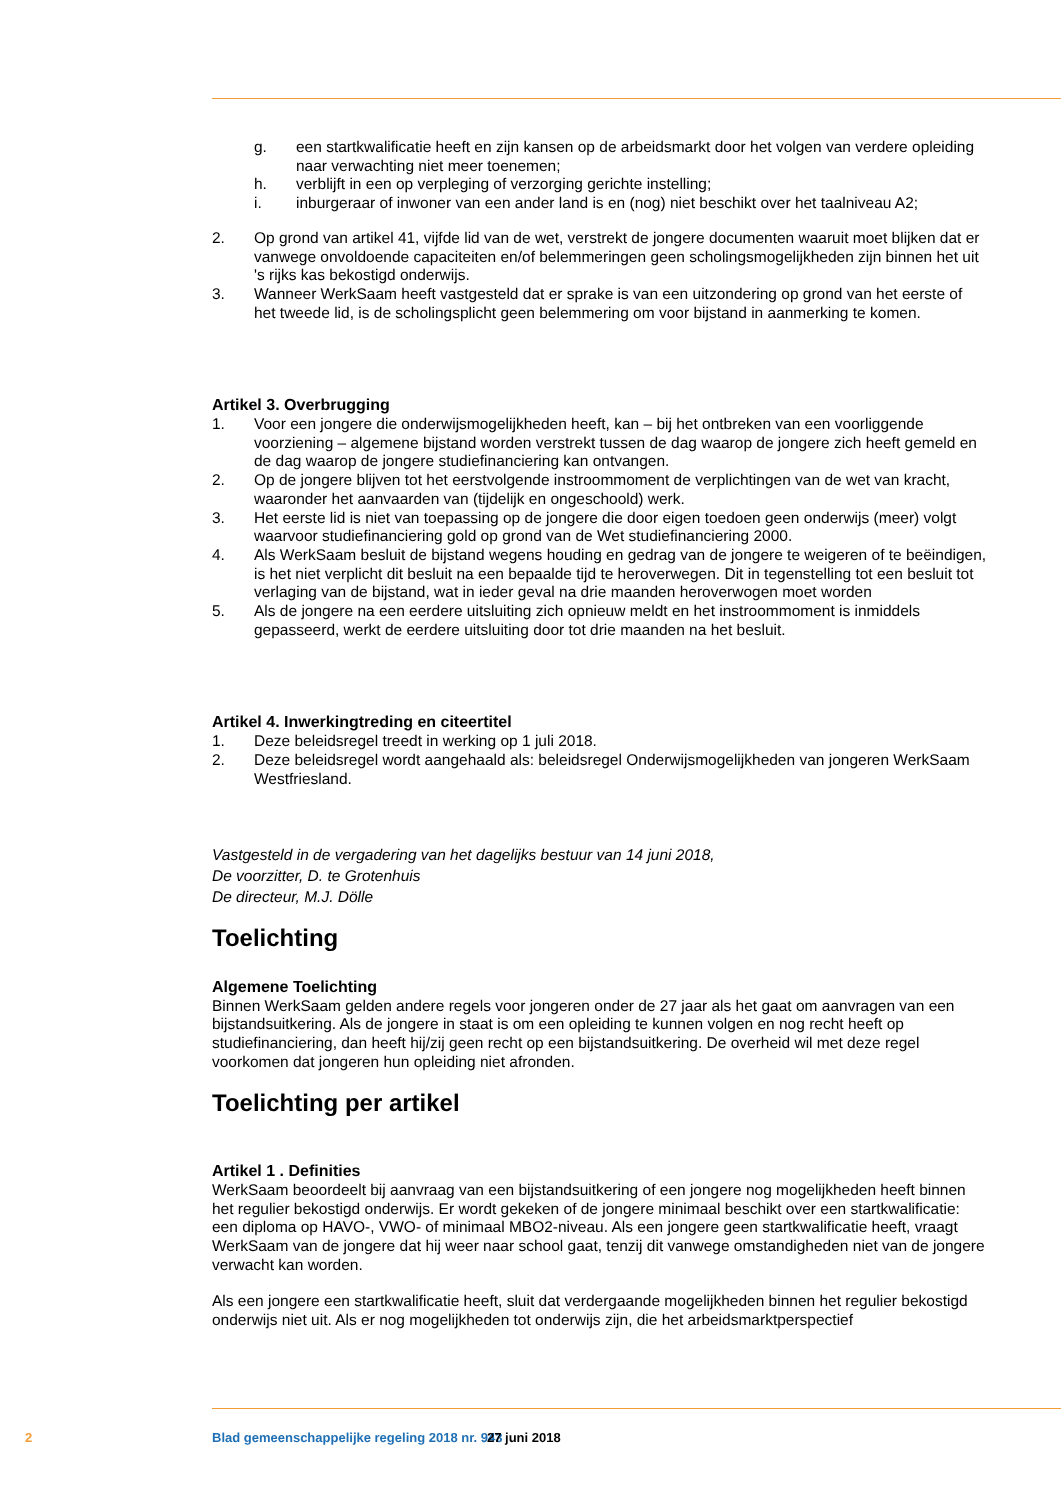g. een startkwalificatie heeft en zijn kansen op de arbeidsmarkt door het volgen van verdere opleiding naar verwachting niet meer toenemen;
h. verblijft in een op verpleging of verzorging gerichte instelling;
i. inburgeraar of inwoner van een ander land is en (nog) niet beschikt over het taalniveau A2;
2. Op grond van artikel 41, vijfde lid van de wet, verstrekt de jongere documenten waaruit moet blijken dat er vanwege onvoldoende capaciteiten en/of belemmeringen geen scholingsmogelijkheden zijn binnen het uit 's rijks kas bekostigd onderwijs.
3. Wanneer WerkSaam heeft vastgesteld dat er sprake is van een uitzondering op grond van het eerste of het tweede lid, is de scholingsplicht geen belemmering om voor bijstand in aanmerking te komen.
Artikel 3. Overbrugging
1. Voor een jongere die onderwijsmogelijkheden heeft, kan – bij het ontbreken van een voorliggende voorziening – algemene bijstand worden verstrekt tussen de dag waarop de jongere zich heeft gemeld en de dag waarop de jongere studiefinanciering kan ontvangen.
2. Op de jongere blijven tot het eerstvolgende instroommoment de verplichtingen van de wet van kracht, waaronder het aanvaarden van (tijdelijk en ongeschoold) werk.
3. Het eerste lid is niet van toepassing op de jongere die door eigen toedoen geen onderwijs (meer) volgt waarvoor studiefinanciering gold op grond van de Wet studiefinanciering 2000.
4. Als WerkSaam besluit de bijstand wegens houding en gedrag van de jongere te weigeren of te beëindigen, is het niet verplicht dit besluit na een bepaalde tijd te heroverwegen. Dit in tegenstelling tot een besluit tot verlaging van de bijstand, wat in ieder geval na drie maanden heroverwogen moet worden
5. Als de jongere na een eerdere uitsluiting zich opnieuw meldt en het instroommoment is inmiddels gepasseerd, werkt de eerdere uitsluiting door tot drie maanden na het besluit.
Artikel 4. Inwerkingtreding en citeertitel
1. Deze beleidsregel treedt in werking op 1 juli 2018.
2. Deze beleidsregel wordt aangehaald als: beleidsregel Onderwijsmogelijkheden van jongeren WerkSaam Westfriesland.
Vastgesteld in de vergadering van het dagelijks bestuur van 14 juni 2018,
De voorzitter, D. te Grotenhuis
De directeur, M.J. Dölle
Toelichting
Algemene Toelichting
Binnen WerkSaam gelden andere regels voor jongeren onder de 27 jaar als het gaat om aanvragen van een bijstandsuitkering. Als de jongere in staat is om een opleiding te kunnen volgen en nog recht heeft op studiefinanciering, dan heeft hij/zij geen recht op een bijstandsuitkering. De overheid wil met deze regel voorkomen dat jongeren hun opleiding niet afronden.
Toelichting per artikel
Artikel 1 . Definities
WerkSaam beoordeelt bij aanvraag van een bijstandsuitkering of een jongere nog mogelijkheden heeft binnen het regulier bekostigd onderwijs. Er wordt gekeken of de jongere minimaal beschikt over een startkwalificatie: een diploma op HAVO-, VWO- of minimaal MBO2-niveau. Als een jongere geen startkwalificatie heeft, vraagt WerkSaam van de jongere dat hij weer naar school gaat, tenzij dit vanwege omstandigheden niet van de jongere verwacht kan worden.
Als een jongere een startkwalificatie heeft, sluit dat verdergaande mogelijkheden binnen het regulier bekostigd onderwijs niet uit. Als er nog mogelijkheden tot onderwijs zijn, die het arbeidsmarktperspectief
2 Blad gemeenschappelijke regeling 2018 nr. 943 27 juni 2018